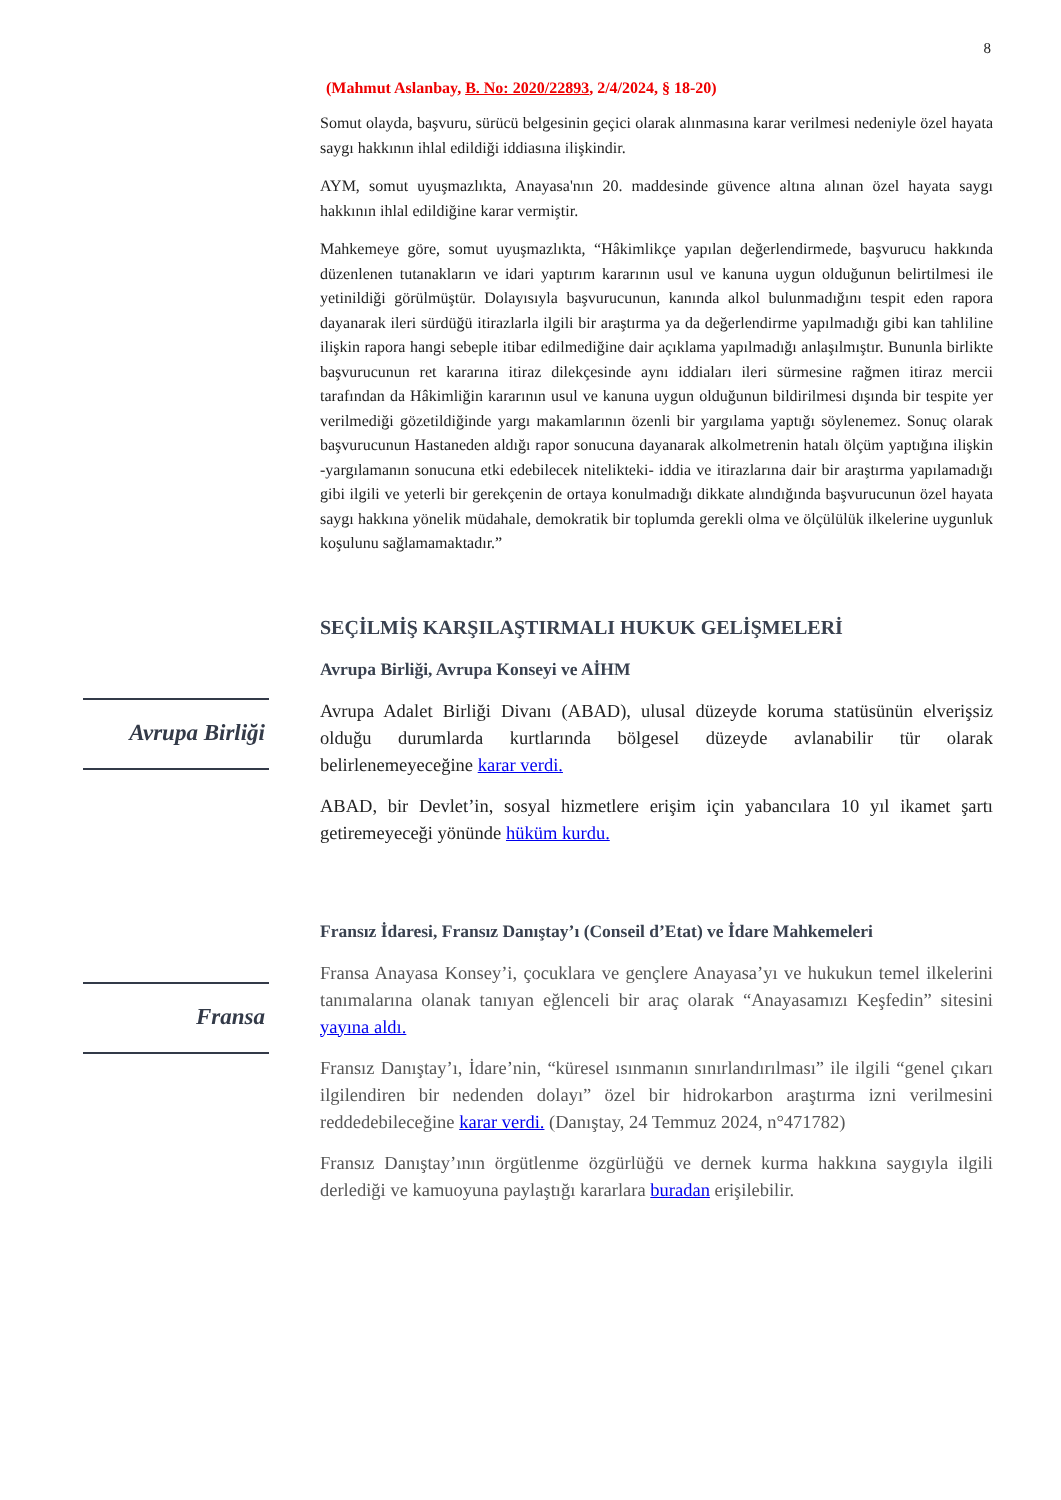8
(Mahmut Aslanbay, B. No: 2020/22893, 2/4/2024, § 18-20)
Somut olayda, başvuru, sürücü belgesinin geçici olarak alınmasına karar verilmesi nedeniyle özel hayata saygı hakkının ihlal edildiği iddiasına ilişkindir.
AYM, somut uyuşmazlıkta, Anayasa'nın 20. maddesinde güvence altına alınan özel hayata saygı hakkının ihlal edildiğine karar vermiştir.
Mahkemeye göre, somut uyuşmazlıkta, “Hâkimlikçe yapılan değerlendirmede, başvurucu hakkında düzenlenen tutanakların ve idari yaptırım kararının usul ve kanuna uygun olduğunun belirtilmesi ile yetinildiği görülmüştür. Dolayısıyla başvurucunun, kanında alkol bulunmadığını tespit eden rapora dayanarak ileri sürdüğü itirazlarla ilgili bir araştırma ya da değerlendirme yapılmadığı gibi kan tahliline ilişkin rapora hangi sebeple itibar edilmediğine dair açıklama yapılmadığı anlaşılmıştır. Bununla birlikte başvurucunun ret kararına itiraz dilekçesinde aynı iddiaları ileri sürmesine rağmen itiraz mercii tarafından da Hâkimliğin kararının usul ve kanuna uygun olduğunun bildirilmesi dışında bir tespite yer verilmediği gözetildiğinde yargı makamlarının özenli bir yargılama yaptığı söylenemez. Sonuç olarak başvurucunun Hastaneden aldığı rapor sonucuna dayanarak alkolmetrenin hatalı ölçüm yaptığına ilişkin -yargılamanın sonucuna etki edebilecek nitelikteki- iddia ve itirazlarına dair bir araştırma yapılamadığı gibi ilgili ve yeterli bir gerekçenin de ortaya konulmadığı dikkate alındığında başvurucunun özel hayata saygı hakkına yönelik müdahale, demokratik bir toplumda gerekli olma ve ölçülülük ilkelerine uygunluk koşulunu sağlamamaktadır.”
SEÇİLMİŞ KARŞILAŞTIRMALI HUKUK GELİŞMELERİ
Avrupa Birliği, Avrupa Konseyi ve AİHM
Avrupa Birliği
Avrupa Adalet Birliği Divanı (ABAD), ulusal düzeyde koruma statüsünün elverişsiz olduğu durumlarda kurtlarında bölgesel düzeyde avlanabilir tür olarak belirlenemeyeceğine karar verdi.
ABAD, bir Devlet’in, sosyal hizmetlere erişim için yabancılara 10 yıl ikamet şartı getiremeyeceği yönünde hüküm kurdu.
Fransız İdaresi, Fransız Danıştay’ı (Conseil d’Etat) ve İdare Mahkemeleri
Fransa
Fransa Anayasa Konsey’i, çocuklara ve gençlere Anayasa’yı ve hukukun temel ilkelerini tanımalarına olanak tanıyan eğlenceli bir araç olarak “Anayasamızı Keşfedin” sitesini yayına aldı.
Fransız Danıştay’ı, İdare’nin, “küresel ısınmanın sınırlandırılması” ile ilgili “genel çıkarı ilgilendiren bir nedenden dolayı” özel bir hidrokarbon araştırma izni verilmesini reddedebileceğine karar verdi. (Danıştay, 24 Temmuz 2024, n°471782)
Fransız Danıştay’ının örgütlenme özgürlüğü ve dernek kurma hakkına saygıyla ilgili derlediği ve kamuoyuna paylaştığı kararlara buradan erişilebilir.